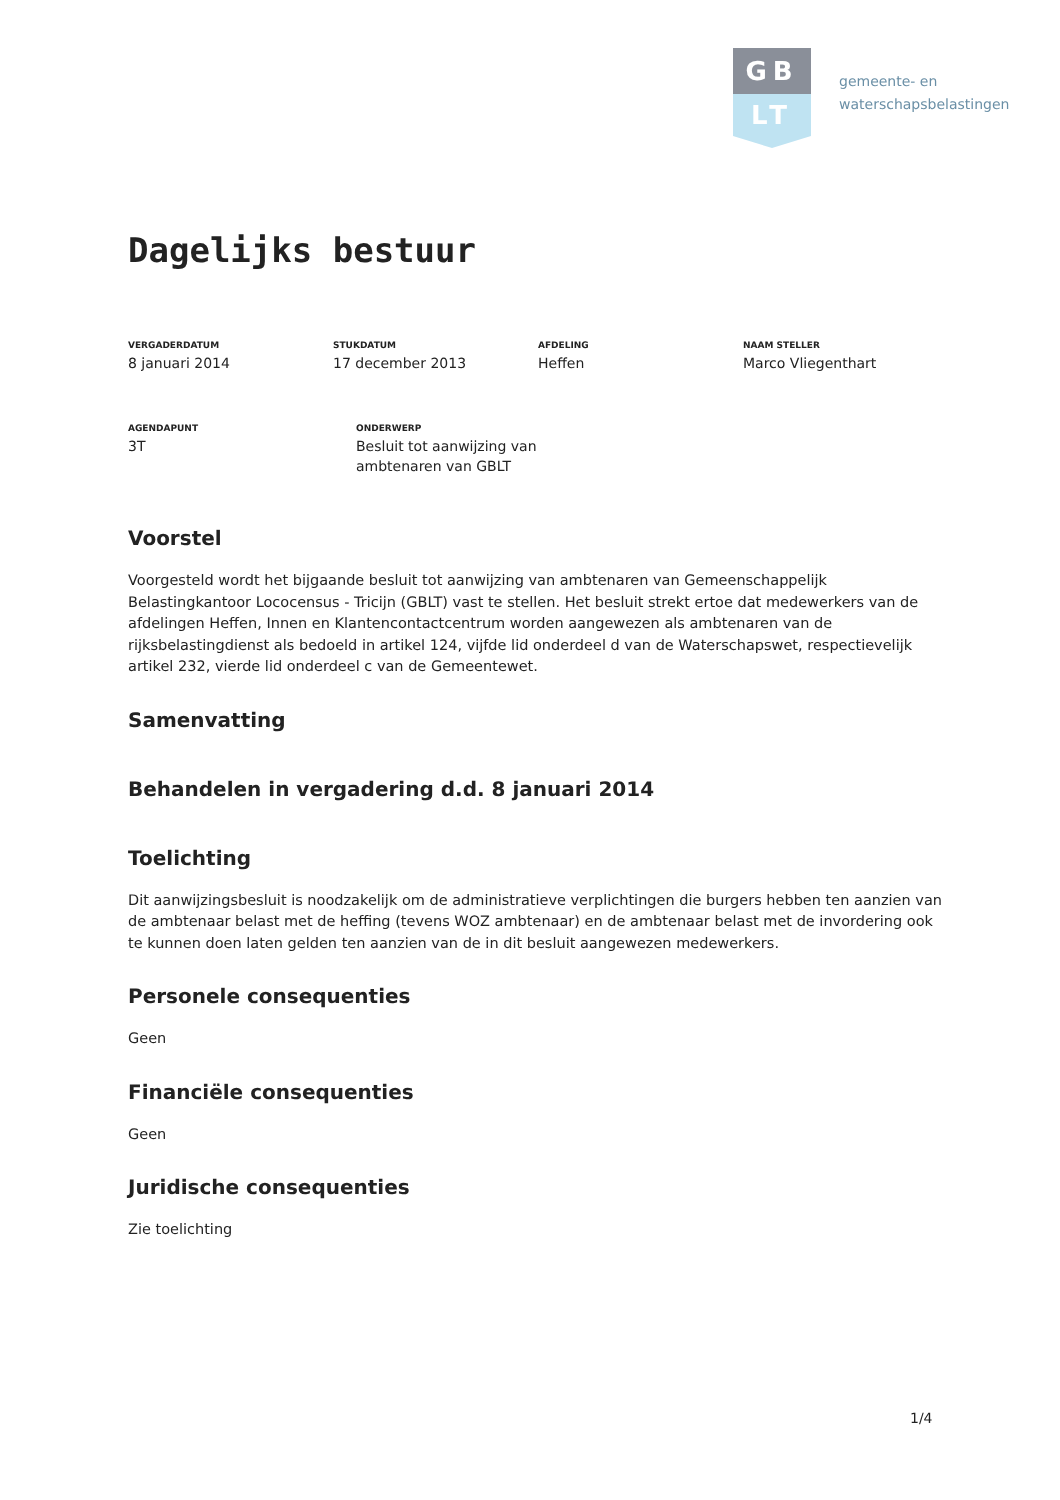GB
LT
gemeente- en
waterschapsbelastingen
Dagelijks bestuur
VERGADERDATUM
8 januari 2014
STUKDATUM
17 december 2013
AFDELING
Heffen
NAAM STELLER
Marco Vliegenthart
AGENDAPUNT
3T
ONDERWERP
Besluit tot aanwijzing van ambtenaren van GBLT
Voorstel
Voorgesteld wordt het bijgaande besluit tot aanwijzing van ambtenaren van Gemeenschappelijk Belastingkantoor Lococensus - Tricijn (GBLT) vast te stellen. Het besluit strekt ertoe dat medewerkers van de afdelingen Heffen, Innen en Klantencontactcentrum worden aangewezen als ambtenaren van de rijksbelastingdienst als bedoeld in artikel 124, vijfde lid onderdeel d van de Waterschapswet, respectievelijk artikel 232, vierde lid onderdeel c van de Gemeentewet.
Samenvatting
Behandelen in vergadering d.d. 8 januari 2014
Toelichting
Dit aanwijzingsbesluit is noodzakelijk om de administratieve verplichtingen die burgers hebben ten aanzien van de ambtenaar belast met de heffing (tevens WOZ ambtenaar) en de ambtenaar belast met de invordering ook te kunnen doen laten gelden ten aanzien van de in dit besluit aangewezen medewerkers.
Personele consequenties
Geen
Financiële consequenties
Geen
Juridische consequenties
Zie toelichting
1/4